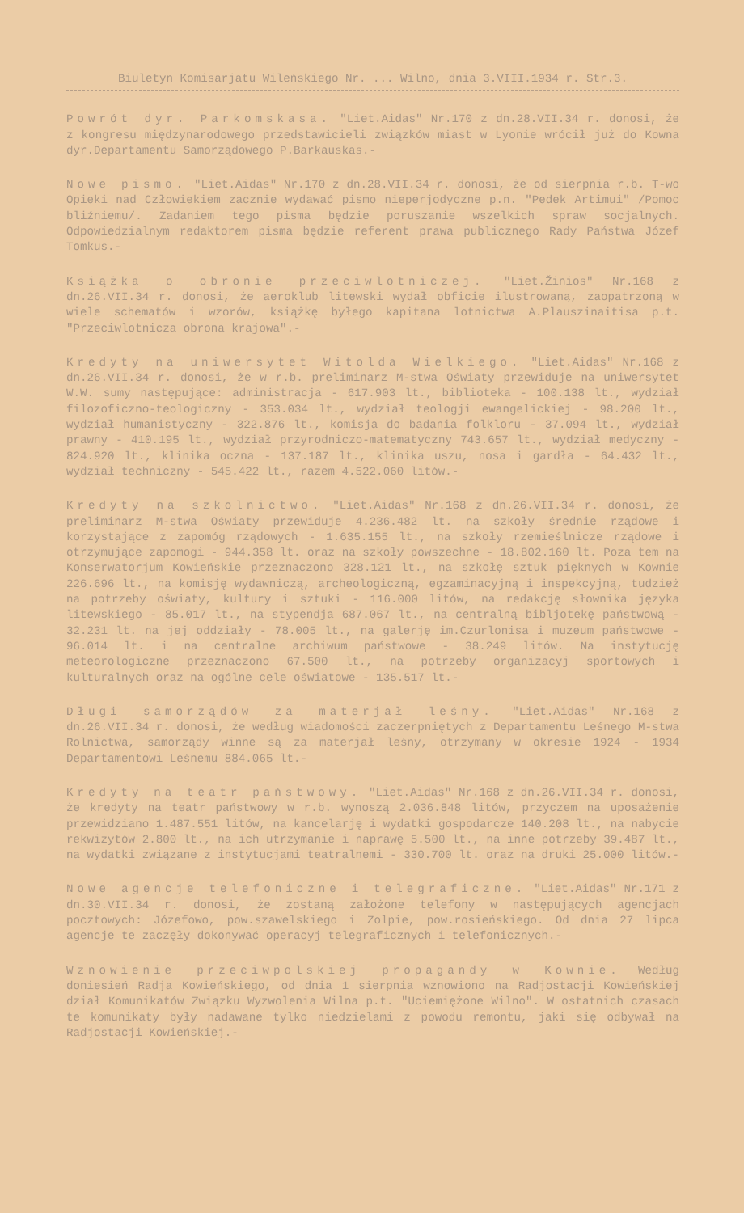Biuletyn Komisarjatu Wileńskiego Nr. ... Wilno, dnia 3.VIII.1934 r. Str.3.
Powrót dyr. Parkomskasa. "Liet.Aidas" Nr.170 z dn.28.VII.34 r. donosi, że z kongresu międzynarodowego przedstawicieli związków miast w Lyonie wrócił już do Kowna dyr.Departamentu Samorządowego P.Barkauskas.-
Nowe pismo. "Liet.Aidas" Nr.170 z dn.28.VII.34 r. donosi, że od sierpnia r.b. T-wo Opieki nad Człowiekiem zacznie wydawać pismo nieperjodyczne p.n. "Pedek Artimui" /Pomoc bliźniemu/. Zadaniem tego pisma będzie poruszanie wszelkich spraw socjalnych. Odpowiedzialnym redaktorem pisma będzie referent prawa publicznego Rady Państwa Józef Tomkus.-
Książka o obronie przeciwlotniczej. "Liet.Žinios" Nr.168 z dn.26.VII.34 r. donosi, że aeroklub litewski wydał obficie ilustrowaną, zaopatrzoną w wiele schematów i wzorów, książkę byłego kapitana lotnictwa A.Plauszinaitisa p.t. "Przeciwlotnicza obrona krajowa".-
Kredyty na uniwersytet Witolda Wielkiego. "Liet.Aidas" Nr.168 z dn.26.VII.34 r. donosi, że w r.b. preliminarz M-stwa Oświaty przewiduje na uniwersytet W.W. sumy następujące: administracja - 617.903 lt., biblioteka - 100.138 lt., wydział filozoficzno-teologiczny - 353.034 lt., wydział teologji ewangelickiej - 98.200 lt., wydział humanistyczny - 322.876 lt., komisja do badania folkloru - 37.094 lt., wydział prawny - 410.195 lt., wydział przyrodniczo-matematyczny 743.657 lt., wydział medyczny - 824.920 lt., klinika oczna - 137.187 lt., klinika uszu, nosa i gardła - 64.432 lt., wydział techniczny - 545.422 lt., razem 4.522.060 litów.-
Kredyty na szkolnictwo. "Liet.Aidas" Nr.168 z dn.26.VII.34 r. donosi, że preliminarz M-stwa Oświaty przewiduje 4.236.482 lt. na szkoły średnie rządowe i korzystające z zapomóg rządowych - 1.635.155 lt., na szkoły rzemieślnicze rządowe i otrzymujące zapomogi - 944.358 lt. oraz na szkoły powszechne - 18.802.160 lt. Poza tem na Konserwatorjum Kowieńskie przeznaczono 328.121 lt., na szkołę sztuk pięknych w Kownie 226.696 lt., na komisję wydawniczą, archeologiczną, egzaminacyjną i inspekcyjną, tudzież na potrzeby oświaty, kultury i sztuki - 116.000 litów, na redakcję słownika języka litewskiego - 85.017 lt., na stypendja 687.067 lt., na centralną bibljotekę państwową - 32.231 lt. na jej oddziały - 78.005 lt., na galerję im.Czurlonisa i muzeum państwowe - 96.014 lt. i na centralne archiwum państwowe - 38.249 litów. Na instytucję meteorologiczne przeznaczono 67.500 lt., na potrzeby organizacyj sportowych i kulturalnych oraz na ogólne cele oświatowe - 135.517 lt.-
Długi samorządów za materjał leśny. "Liet.Aidas" Nr.168 z dn.26.VII.34 r. donosi, że według wiadomości zaczerpniętych z Departamentu Leśnego M-stwa Rolnictwa, samorządy winne są za materjał leśny, otrzymany w okresie 1924 - 1934 Departamentowi Leśnemu 884.065 lt.-
Kredyty na teatr państwowy. "Liet.Aidas" Nr.168 z dn.26.VII.34 r. donosi, że kredyty na teatr państwowy w r.b. wynoszą 2.036.848 litów, przyczem na uposażenie przewidziano 1.487.551 litów, na kancelarję i wydatki gospodarcze 140.208 lt., na nabycie rekwizytów 2.800 lt., na ich utrzymanie i naprawę 5.500 lt., na inne potrzeby 39.487 lt., na wydatki związane z instytucjami teatralnemi - 330.700 lt. oraz na druki 25.000 litów.-
Nowe agencje telefoniczne i telegraficzne. "Liet.Aidas" Nr.171 z dn.30.VII.34 r. donosi, że zostaną założone telefony w następujących agencjach pocztowych: Józefowo, pow.szawelskiego i Zolpie, pow.rosieńskiego. Od dnia 27 lipca agencje te zaczęły dokonywać operacyj telegraficznych i telefonicznych.-
Wznowienie przeciwpolskiej propagandy w Kownie. Według doniesień Radja Kowieńskiego, od dnia 1 sierpnia wznowiono na Radjostacji Kowieńskiej dział Komunikatów Związku Wyzwolenia Wilna p.t. "Uciemiężone Wilno". W ostatnich czasach te komunikaty były nadawane tylko niedzielami z powodu remontu, jaki się odbywał na Radjostacji Kowieńskiej.-